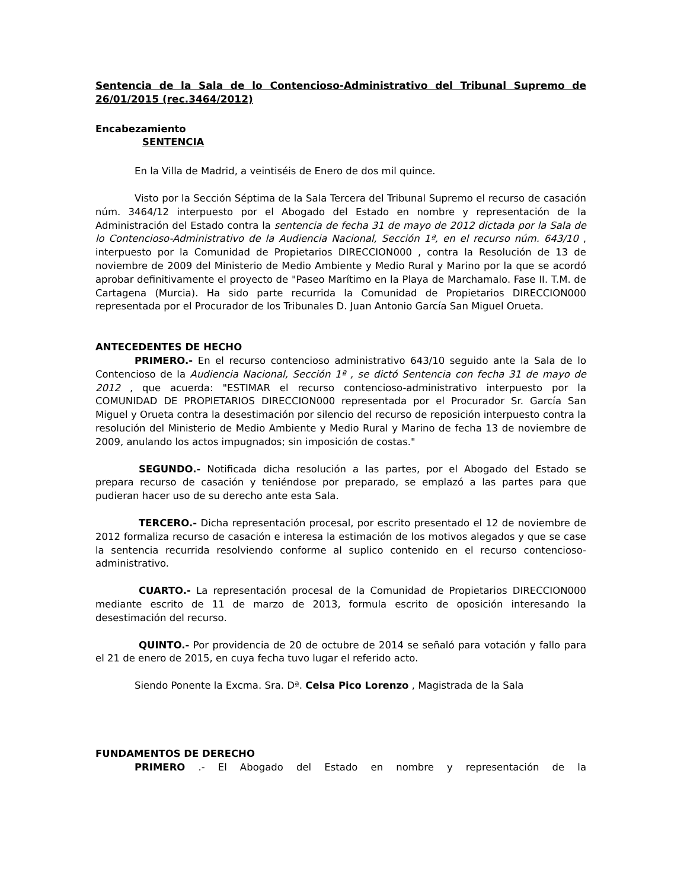Sentencia de la Sala de lo Contencioso-Administrativo del Tribunal Supremo de 26/01/2015 (rec.3464/2012)
Encabezamiento
SENTENCIA
En la Villa de Madrid, a veintiséis de Enero de dos mil quince.
Visto por la Sección Séptima de la Sala Tercera del Tribunal Supremo el recurso de casación núm. 3464/12 interpuesto por el Abogado del Estado en nombre y representación de la Administración del Estado contra la sentencia de fecha 31 de mayo de 2012 dictada por la Sala de lo Contencioso-Administrativo de la Audiencia Nacional, Sección 1ª, en el recurso núm. 643/10 , interpuesto por la Comunidad de Propietarios DIRECCION000 , contra la Resolución de 13 de noviembre de 2009 del Ministerio de Medio Ambiente y Medio Rural y Marino por la que se acordó aprobar definitivamente el proyecto de "Paseo Marítimo en la Playa de Marchamalo. Fase II. T.M. de Cartagena (Murcia). Ha sido parte recurrida la Comunidad de Propietarios DIRECCION000 representada por el Procurador de los Tribunales D. Juan Antonio García San Miguel Orueta.
ANTECEDENTES DE HECHO
PRIMERO.- En el recurso contencioso administrativo 643/10 seguido ante la Sala de lo Contencioso de la Audiencia Nacional, Sección 1ª , se dictó Sentencia con fecha 31 de mayo de 2012 , que acuerda: "ESTIMAR el recurso contencioso-administrativo interpuesto por la COMUNIDAD DE PROPIETARIOS DIRECCION000 representada por el Procurador Sr. García San Miguel y Orueta contra la desestimación por silencio del recurso de reposición interpuesto contra la resolución del Ministerio de Medio Ambiente y Medio Rural y Marino de fecha 13 de noviembre de 2009, anulando los actos impugnados; sin imposición de costas."
SEGUNDO.- Notificada dicha resolución a las partes, por el Abogado del Estado se prepara recurso de casación y teniéndose por preparado, se emplazó a las partes para que pudieran hacer uso de su derecho ante esta Sala.
TERCERO.- Dicha representación procesal, por escrito presentado el 12 de noviembre de 2012 formaliza recurso de casación e interesa la estimación de los motivos alegados y que se case la sentencia recurrida resolviendo conforme al suplico contenido en el recurso contencioso-administrativo.
CUARTO.- La representación procesal de la Comunidad de Propietarios DIRECCION000 mediante escrito de 11 de marzo de 2013, formula escrito de oposición interesando la desestimación del recurso.
QUINTO.- Por providencia de 20 de octubre de 2014 se señaló para votación y fallo para el 21 de enero de 2015, en cuya fecha tuvo lugar el referido acto.
Siendo Ponente la Excma. Sra. Dª. Celsa Pico Lorenzo , Magistrada de la Sala
FUNDAMENTOS DE DERECHO
PRIMERO .- El Abogado del Estado en nombre y representación de la